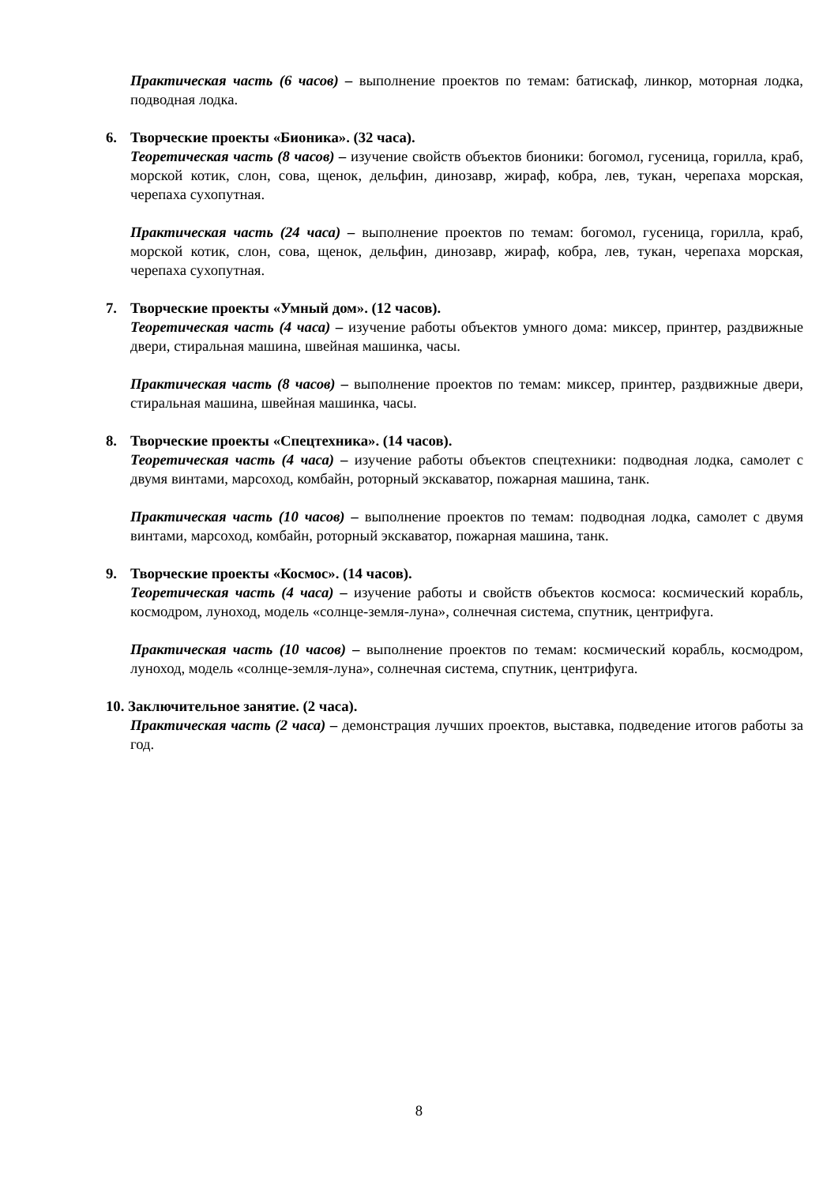Практическая часть (6 часов) – выполнение проектов по темам: батискаф, линкор, моторная лодка, подводная лодка.
6. Творческие проекты «Бионика». (32 часа).
Теоретическая часть (8 часов) – изучение свойств объектов бионики: богомол, гусеница, горилла, краб, морской котик, слон, сова, щенок, дельфин, динозавр, жираф, кобра, лев, тукан, черепаха морская, черепаха сухопутная.
Практическая часть (24 часа) – выполнение проектов по темам: богомол, гусеница, горилла, краб, морской котик, слон, сова, щенок, дельфин, динозавр, жираф, кобра, лев, тукан, черепаха морская, черепаха сухопутная.
7. Творческие проекты «Умный дом». (12 часов).
Теоретическая часть (4 часа) – изучение работы объектов умного дома: миксер, принтер, раздвижные двери, стиральная машина, швейная машинка, часы.
Практическая часть (8 часов) – выполнение проектов по темам: миксер, принтер, раздвижные двери, стиральная машина, швейная машинка, часы.
8. Творческие проекты «Спецтехника». (14 часов).
Теоретическая часть (4 часа) – изучение работы объектов спецтехники: подводная лодка, самолет с двумя винтами, марсоход, комбайн, роторный экскаватор, пожарная машина, танк.
Практическая часть (10 часов) – выполнение проектов по темам: подводная лодка, самолет с двумя винтами, марсоход, комбайн, роторный экскаватор, пожарная машина, танк.
9. Творческие проекты «Космос». (14 часов).
Теоретическая часть (4 часа) – изучение работы и свойств объектов космоса: космический корабль, космодром, луноход, модель «солнце-земля-луна», солнечная система, спутник, центрифуга.
Практическая часть (10 часов) – выполнение проектов по темам: космический корабль, космодром, луноход, модель «солнце-земля-луна», солнечная система, спутник, центрифуга.
10. Заключительное занятие. (2 часа).
Практическая часть (2 часа) – демонстрация лучших проектов, выставка, подведение итогов работы за год.
8